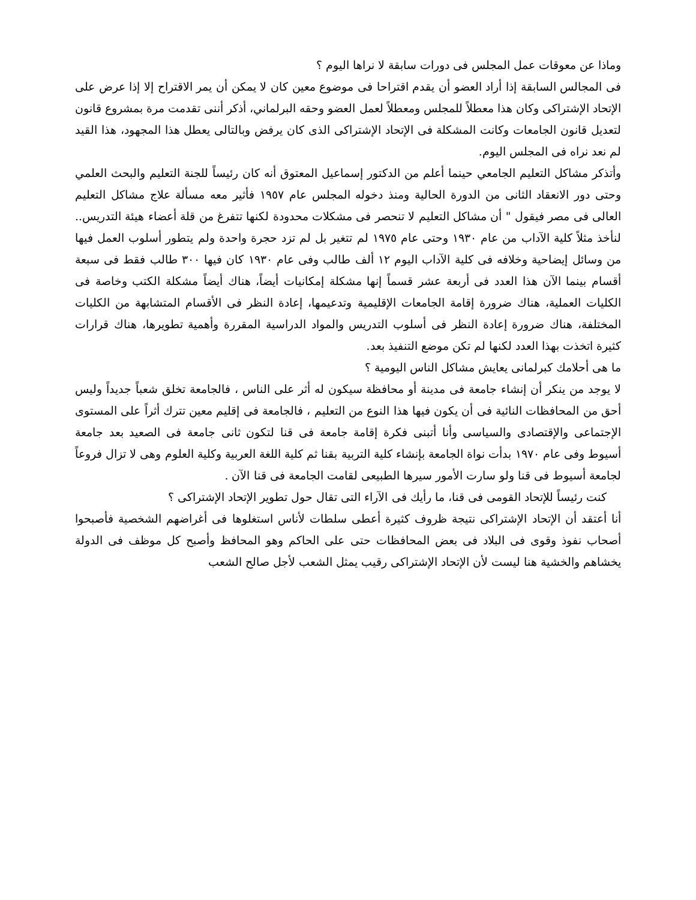وماذا عن معوقات عمل المجلس فى دورات سابقة لا نراها اليوم ؟
فى المجالس السابقة إذا أراد العضو أن يقدم اقتراحا فى موضوع معين كان لا يمكن أن يمر الاقتراح إلا إذا عرض على الإتحاد الإشتراكى وكان هذا معطلاً للمجلس ومعطلاً لعمل العضو وحقه البرلماني، أذكر أننى تقدمت مرة بمشروع قانون لتعديل قانون الجامعات وكانت المشكلة فى الإتحاد الإشتراكى الذى كان يرفض وبالتالى يعطل هذا المجهود، هذا القيد لم نعد نراه فى المجلس اليوم.
وأتذكر مشاكل التعليم الجامعي حينما أعلم من الدكتور إسماعيل المعتوق أنه كان رئيساً للجنة التعليم والبحث العلمي وحتى دور الانعقاد الثانى من الدورة الحالية ومنذ دخوله المجلس عام ١٩٥٧ فأثير معه مسألة علاج مشاكل التعليم العالى فى مصر فيقول " أن مشاكل التعليم لا تنحصر فى مشكلات محدودة لكنها تتفرغ من قلة أعضاء هيئة التدريس.. لنأخذ مثلاً كلية الآداب من عام ١٩٣٠ وحتى عام ١٩٧٥ لم تتغير بل لم تزد حجرة واحدة ولم يتطور أسلوب العمل فيها من وسائل إيضاحية وخلافه فى كلية الآداب اليوم ١٢ ألف طالب وفى عام ١٩٣٠ كان فيها ٣٠٠ طالب فقط فى سبعة أقسام بينما الآن هذا العدد فى أربعة عشر قسماً إنها مشكلة إمكانيات أيضاً، هناك أيضاً مشكلة الكتب وخاصة فى الكليات العملية، هناك ضرورة إقامة الجامعات الإقليمية وتدعيمها، إعادة النظر فى الأقسام المتشابهة من الكليات المختلفة، هناك ضرورة إعادة النظر فى أسلوب التدريس والمواد الدراسية المقررة وأهمية تطويرها، هناك قرارات كثيرة اتخذت بهذا العدد لكنها لم تكن موضع التنفيذ بعد.
ما هى أحلامك كبرلمانى يعايش مشاكل الناس اليومية ؟
لا يوجد من ينكر أن إنشاء جامعة فى مدينة أو محافظة سيكون له أثر على الناس ، فالجامعة تخلق شعباً جديداً وليس أحق من المحافظات النائية فى أن يكون فيها هذا النوع من التعليم ، فالجامعة فى إقليم معين تترك أثراً على المستوى الإجتماعى والإقتصادى والسياسى وأنا أتبنى فكرة إقامة جامعة فى قنا لتكون ثانى جامعة فى الصعيد بعد جامعة أسيوط وفى عام ١٩٧٠ بدأت نواة الجامعة بإنشاء كلية التربية بقنا ثم كلية اللغة العربية وكلية العلوم وهى لا تزال فروعاً لجامعة أسيوط فى قنا ولو سارت الأمور سيرها الطبيعى لقامت الجامعة فى قنا الآن .
كنت رئيساً للإتحاد القومى فى قنا، ما رأيك فى الآراء التى تقال حول تطوير الإتحاد الإشتراكى ؟
أنا أعتقد أن الإتحاد الإشتراكى نتيجة ظروف كثيرة أعطى سلطات لأناس استغلوها فى أغراضهم الشخصية فأصبحوا أصحاب نفوذ وقوى فى البلاد فى بعض المحافظات حتى على الحاكم وهو المحافظ وأصبح كل موظف فى الدولة يخشاهم والخشية هنا ليست لأن الإتحاد الإشتراكى رقيب يمثل الشعب لأجل صالح الشعب